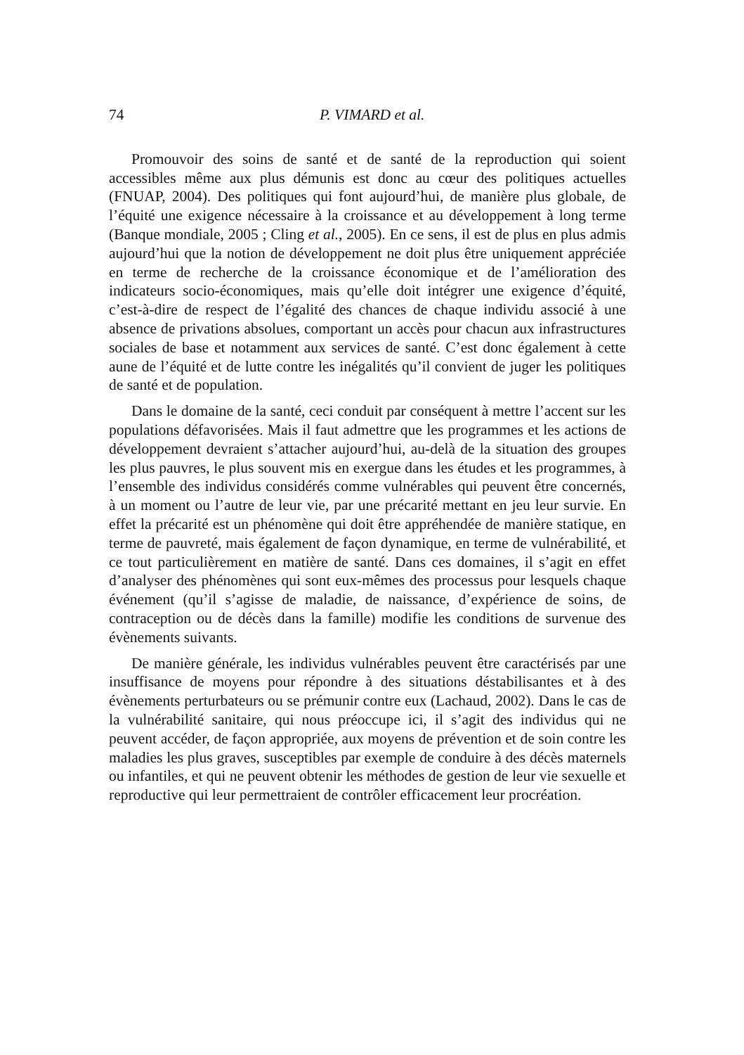74 P. VIMARD et al.
Promouvoir des soins de santé et de santé de la reproduction qui soient accessibles même aux plus démunis est donc au cœur des politiques actuelles (FNUAP, 2004). Des politiques qui font aujourd’hui, de manière plus globale, de l’équité une exigence nécessaire à la croissance et au développement à long terme (Banque mondiale, 2005 ; Cling et al., 2005). En ce sens, il est de plus en plus admis aujourd’hui que la notion de développement ne doit plus être uniquement appréciée en terme de recherche de la croissance économique et de l’amélioration des indicateurs socio-économiques, mais qu’elle doit intégrer une exigence d’équité, c’est-à-dire de respect de l’égalité des chances de chaque individu associé à une absence de privations absolues, comportant un accès pour chacun aux infrastructures sociales de base et notamment aux services de santé. C’est donc également à cette aune de l’équité et de lutte contre les inégalités qu’il convient de juger les politiques de santé et de population.
Dans le domaine de la santé, ceci conduit par conséquent à mettre l’accent sur les populations défavorisées. Mais il faut admettre que les programmes et les actions de développement devraient s’attacher aujourd’hui, au-delà de la situation des groupes les plus pauvres, le plus souvent mis en exergue dans les études et les programmes, à l’ensemble des individus considérés comme vulnérables qui peuvent être concernés, à un moment ou l’autre de leur vie, par une précarité mettant en jeu leur survie. En effet la précarité est un phénomène qui doit être appréhendée de manière statique, en terme de pauvreté, mais également de façon dynamique, en terme de vulnérabilité, et ce tout particulièrement en matière de santé. Dans ces domaines, il s’agit en effet d’analyser des phénomènes qui sont eux-mêmes des processus pour lesquels chaque événement (qu’il s’agisse de maladie, de naissance, d’expérience de soins, de contraception ou de décès dans la famille) modifie les conditions de survenue des évènements suivants.
De manière générale, les individus vulnérables peuvent être caractérisés par une insuffisance de moyens pour répondre à des situations déstabilisantes et à des évènements perturbateurs ou se prémunir contre eux (Lachaud, 2002). Dans le cas de la vulnérabilité sanitaire, qui nous préoccupe ici, il s’agit des individus qui ne peuvent accéder, de façon appropriée, aux moyens de prévention et de soin contre les maladies les plus graves, susceptibles par exemple de conduire à des décès maternels ou infantiles, et qui ne peuvent obtenir les méthodes de gestion de leur vie sexuelle et reproductive qui leur permettraient de contrôler efficacement leur procréation.